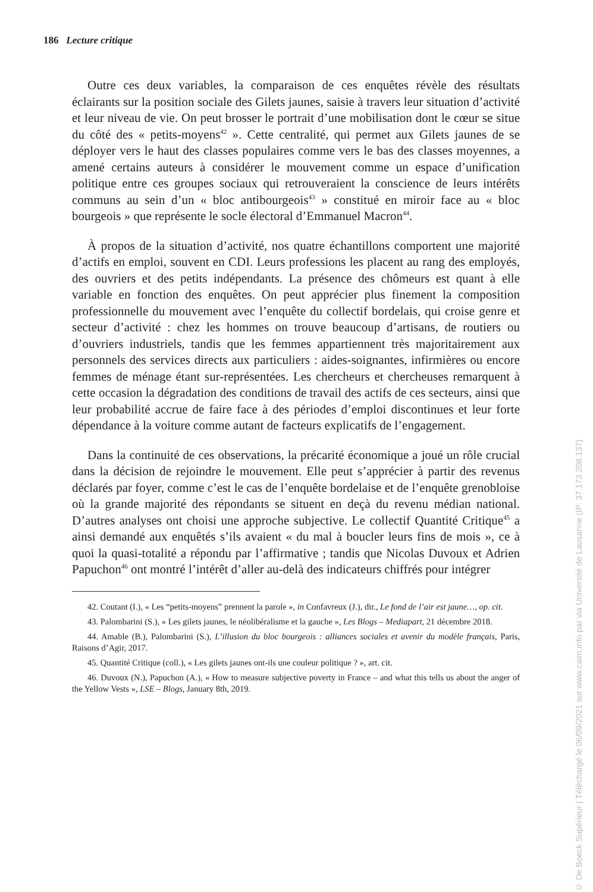186 Lecture critique
Outre ces deux variables, la comparaison de ces enquêtes révèle des résultats éclairants sur la position sociale des Gilets jaunes, saisie à travers leur situation d’activité et leur niveau de vie. On peut brosser le portrait d’une mobilisation dont le cœur se situe du côté des « petits-moyens<sup>42</sup> ». Cette centralité, qui permet aux Gilets jaunes de se déployer vers le haut des classes populaires comme vers le bas des classes moyennes, a amené certains auteurs à considérer le mouvement comme un espace d’unification politique entre ces groupes sociaux qui retrouveraient la conscience de leurs intérêts communs au sein d’un « bloc antibourgeois<sup>43</sup> » constitué en miroir face au « bloc bourgeois » que représente le socle électoral d’Emmanuel Macron<sup>44</sup>.
À propos de la situation d’activité, nos quatre échantillons comportent une majorité d’actifs en emploi, souvent en CDI. Leurs professions les placent au rang des employés, des ouvriers et des petits indépendants. La présence des chômeurs est quant à elle variable en fonction des enquêtes. On peut apprécier plus finement la composition professionnelle du mouvement avec l’enquête du collectif bordelais, qui croise genre et secteur d’activité : chez les hommes on trouve beaucoup d’artisans, de routiers ou d’ouvriers industriels, tandis que les femmes appartiennent très majoritairement aux personnels des services directs aux particuliers : aides-soignantes, infirmières ou encore femmes de ménage étant sur-représentées. Les chercheurs et chercheuses remarquent à cette occasion la dégradation des conditions de travail des actifs de ces secteurs, ainsi que leur probabilité accrue de faire face à des périodes d’emploi discontinues et leur forte dépendance à la voiture comme autant de facteurs explicatifs de l’engagement.
Dans la continuité de ces observations, la précarité économique a joué un rôle crucial dans la décision de rejoindre le mouvement. Elle peut s’apprécier à partir des revenus déclarés par foyer, comme c’est le cas de l’enquête bordelaise et de l’enquête grenobloise où la grande majorité des répondants se situent en deçà du revenu médian national. D’autres analyses ont choisi une approche subjective. Le collectif Quantité Critique<sup>45</sup> a ainsi demandé aux enquêtés s’ils avaient « du mal à boucler leurs fins de mois », ce à quoi la quasi-totalité a répondu par l’affirmative ; tandis que Nicolas Duvoux et Adrien Papuchon<sup>46</sup> ont montré l’intérêt d’aller au-delà des indicateurs chiffrés pour intégrer
42. Coutant (I.), « Les “petits-moyens” prennent la parole », in Confavreux (J.), dir., Le fond de l’air est jaune…, op. cit.
43. Palombarini (S.), « Les gilets jaunes, le néolibéralisme et la gauche », Les Blogs – Mediapart, 21 décembre 2018.
44. Amable (B.), Palombarini (S.), L’illusion du bloc bourgeois : alliances sociales et avenir du modèle français, Paris, Raisons d’Agir, 2017.
45. Quantité Critique (coll.), « Les gilets jaunes ont-ils une couleur politique ? », art. cit.
46. Duvoux (N.), Papuchon (A.), « How to measure subjective poverty in France – and what this tells us about the anger of the Yellow Vests », LSE – Blogs, January 8th, 2019.
© De Boeck Supérieur | Téléchargé le 06/09/2021 sur www.cairn.info par via Université de Lausanne (IP: 37.173.208.137)